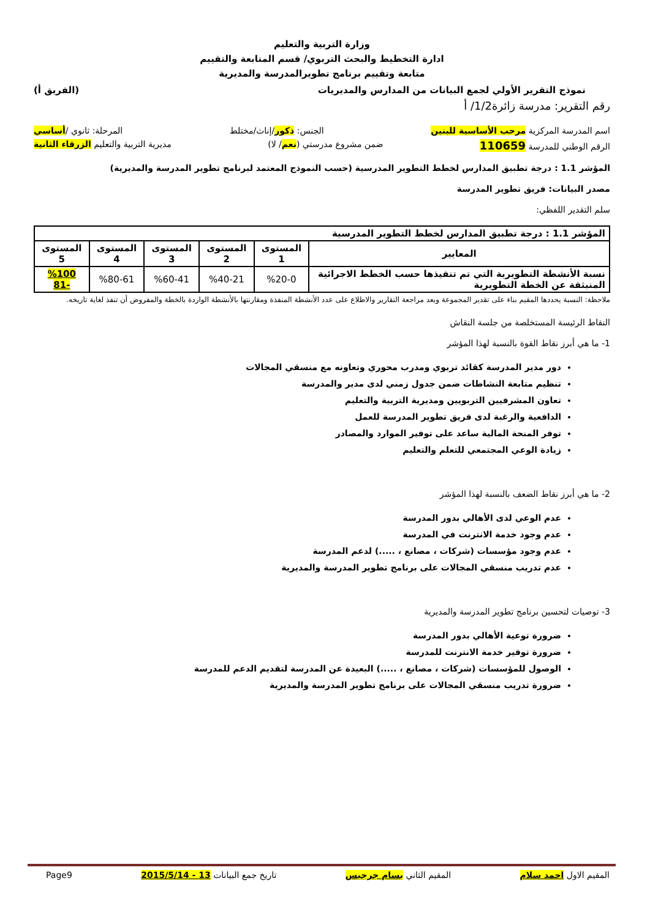وزارة التربية والتعليم
ادارة التخطيط والبحث التربوي/ قسم المتابعة والتقييم
متابعة وتقييم برنامج تطويرالمدرسة والمديرية
نموذج التقرير الأولي لجمع البيانات من المدارس والمديريات (الفريق أ)
رقم التقرير: مدرسة زائرة1/2/ أ
اسم المدرسة المركزية مرحب الأساسية للبنين الجنس: ذكور/إناث/مختلط المرحلة: ثانوي /أساسي
الرقم الوطني للمدرسة 110659 ضمن مشروع مدرستي (نعم/ لا) مديرية التربية والتعليم الزرقاء الثانية
المؤشر 1.1 : درجة تطبيق المدارس لخطط التطوير المدرسية (حسب النموذج المعتمد لبرنامج تطوير المدرسة والمديرية)
مصدر البيانات: فريق تطوير المدرسة
سلم التقدير اللفظي:
| المؤشر 1.1 : درجة تطبيق المدارس لخطط التطوير المدرسية | | | | | |
| --- | --- | --- | --- | --- | --- |
| المعايير | المستوى 1 | المستوى 2 | المستوى 3 | المستوى 4 | المستوى 5 |
| نسبة الأنشطة التطويرية التي تم تنفيذها حسب الخطط الاجرائية المنبثقة عن الخطة التطويرية | %20-0 | %40-21 | %60-41 | %80-61 | %100 -81 |
ملاحظة: النسبة يحددها المقيم بناء على تقدير المجموعة وبعد مراجعة التقارير والاطلاع على عدد الأنشطة المنفذة ومقارنتها بالأنشطة الواردة بالخطة والمفروض أن تنفذ لغاية تاريخه.
النقاط الرئيسة المستخلصة من جلسة النقاش
1- ما هي أبرز نقاط القوة بالنسبة لهذا المؤشر
دور مدير المدرسة كقائد تربوي ومدرب محوري وتعاونه مع منسقي المجالات
تنظيم متابعة النشاطات ضمن جدول زمني لدى مدير والمدرسة
تعاون المشرفيين التربويين ومديرية التربية والتعليم
الدافعية والرغبة لدى فريق تطوير المدرسة للعمل
توفر المنحة المالية ساعد على توفير الموارد والمصادر
زيادة الوعي المجتمعي للتعلم والتعليم
2- ما هي أبرز نقاط الضعف بالنسبة لهذا المؤشر
عدم الوعي لدى الأهالي بدور المدرسة
عدم وجود خدمة الانترنت في المدرسة
عدم وجود مؤسسات (شركات ، مصانع ، .....) لدعم المدرسة
عدم تدريب منسقي المجالات على برنامج تطوير المدرسة والمديرية
3- توصيات لتحسين برنامج تطوير المدرسة والمديرية
ضرورة توعية الأهالي بدور المدرسة
ضرورة توفير خدمة الانترنت للمدرسة
الوصول للمؤسسات (شركات ، مصانع ، .....) البعيدة عن المدرسة لتقديم الدعم للمدرسة
ضرورة تدريب منسقي المجالات على برنامج تطوير المدرسة والمديرية
المقيم الاول احمد سلام المقيم الثاني بسام جرجيس تاريخ جمع البيانات 13 - 2015/5/14 Page9